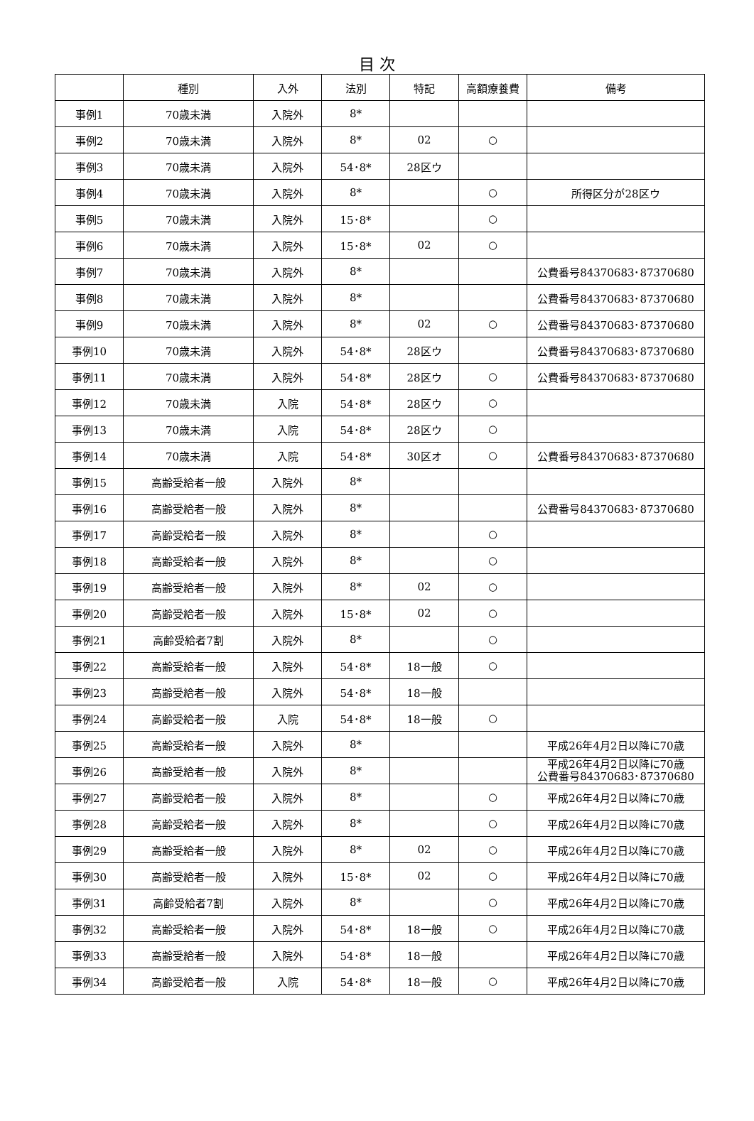目 次
| | 種別 | 入外 | 法別 | 特記 | 高額療養費 | 備考 |
| --- | --- | --- | --- | --- | --- | --- |
| 事例1 | 70歳未満 | 入院外 | 8* | | | |
| 事例2 | 70歳未満 | 入院外 | 8* | 02 | ○ | |
| 事例3 | 70歳未満 | 入院外 | 54･8* | 28区ウ | | |
| 事例4 | 70歳未満 | 入院外 | 8* | | ○ | 所得区分が28区ウ |
| 事例5 | 70歳未満 | 入院外 | 15･8* | | ○ | |
| 事例6 | 70歳未満 | 入院外 | 15･8* | 02 | ○ | |
| 事例7 | 70歳未満 | 入院外 | 8* | | | 公費番号84370683･87370680 |
| 事例8 | 70歳未満 | 入院外 | 8* | | | 公費番号84370683･87370680 |
| 事例9 | 70歳未満 | 入院外 | 8* | 02 | ○ | 公費番号84370683･87370680 |
| 事例10 | 70歳未満 | 入院外 | 54･8* | 28区ウ | | 公費番号84370683･87370680 |
| 事例11 | 70歳未満 | 入院外 | 54･8* | 28区ウ | ○ | 公費番号84370683･87370680 |
| 事例12 | 70歳未満 | 入院 | 54･8* | 28区ウ | ○ | |
| 事例13 | 70歳未満 | 入院 | 54･8* | 28区ウ | ○ | |
| 事例14 | 70歳未満 | 入院 | 54･8* | 30区オ | ○ | 公費番号84370683･87370680 |
| 事例15 | 高齢受給者一般 | 入院外 | 8* | | | |
| 事例16 | 高齢受給者一般 | 入院外 | 8* | | | 公費番号84370683･87370680 |
| 事例17 | 高齢受給者一般 | 入院外 | 8* | | ○ | |
| 事例18 | 高齢受給者一般 | 入院外 | 8* | | ○ | |
| 事例19 | 高齢受給者一般 | 入院外 | 8* | 02 | ○ | |
| 事例20 | 高齢受給者一般 | 入院外 | 15･8* | 02 | ○ | |
| 事例21 | 高齢受給者7割 | 入院外 | 8* | | ○ | |
| 事例22 | 高齢受給者一般 | 入院外 | 54･8* | 18一般 | ○ | |
| 事例23 | 高齢受給者一般 | 入院外 | 54･8* | 18一般 | | |
| 事例24 | 高齢受給者一般 | 入院 | 54･8* | 18一般 | ○ | |
| 事例25 | 高齢受給者一般 | 入院外 | 8* | | | 平成26年4月2日以降に70歳 |
| 事例26 | 高齢受給者一般 | 入院外 | 8* | | | 平成26年4月2日以降に70歳 公費番号84370683･87370680 |
| 事例27 | 高齢受給者一般 | 入院外 | 8* | | ○ | 平成26年4月2日以降に70歳 |
| 事例28 | 高齢受給者一般 | 入院外 | 8* | | ○ | 平成26年4月2日以降に70歳 |
| 事例29 | 高齢受給者一般 | 入院外 | 8* | 02 | ○ | 平成26年4月2日以降に70歳 |
| 事例30 | 高齢受給者一般 | 入院外 | 15･8* | 02 | ○ | 平成26年4月2日以降に70歳 |
| 事例31 | 高齢受給者7割 | 入院外 | 8* | | ○ | 平成26年4月2日以降に70歳 |
| 事例32 | 高齢受給者一般 | 入院外 | 54･8* | 18一般 | ○ | 平成26年4月2日以降に70歳 |
| 事例33 | 高齢受給者一般 | 入院外 | 54･8* | 18一般 | | 平成26年4月2日以降に70歳 |
| 事例34 | 高齢受給者一般 | 入院 | 54･8* | 18一般 | ○ | 平成26年4月2日以降に70歳 |